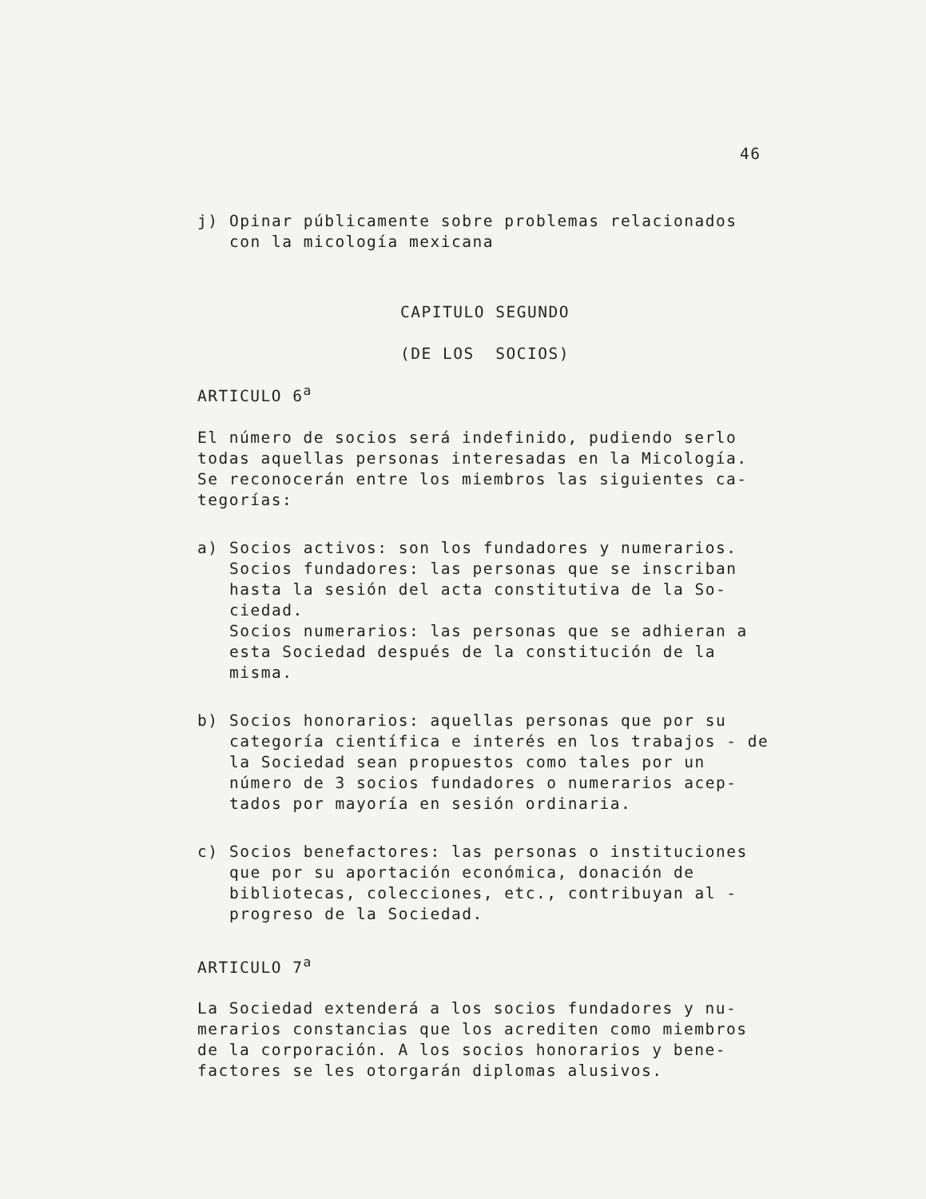46
j) Opinar públicamente sobre problemas relacionados
con la micología mexicana
CAPITULO SEGUNDO
(DE LOS SOCIOS)
ARTICULO 6<sup>a</sup>
El número de socios será indefinido, pudiendo serlo todas aquellas personas interesadas en la Micología. Se reconocerán entre los miembros las siguientes ca­tegorías:
a) Socios activos: son los fundadores y numerarios. Socios fundadores: las personas que se inscriban hasta la sesión del acta constitutiva de la So­ciedad.
Socios numerarios: las personas que se adhieran a esta Sociedad después de la constitución de la misma.
b) Socios honorarios: aquellas personas que por su categoría científica e interés en los trabajos - de la Sociedad sean propuestos como tales por un número de 3 socios fundadores o numerarios acep­tados por mayoría en sesión ordinaria.
c) Socios benefactores: las personas o institucio­nes que por su aportación económica, donación de bibliotecas, colecciones, etc., contribuyan al - progreso de la Sociedad.
ARTICULO 7<sup>a</sup>
La Sociedad extenderá a los socios fundadores y nu­merarios constancias que los acrediten como miembros de la corporación. A los socios honorarios y bene­factores se les otorgarán diplomas alusivos.